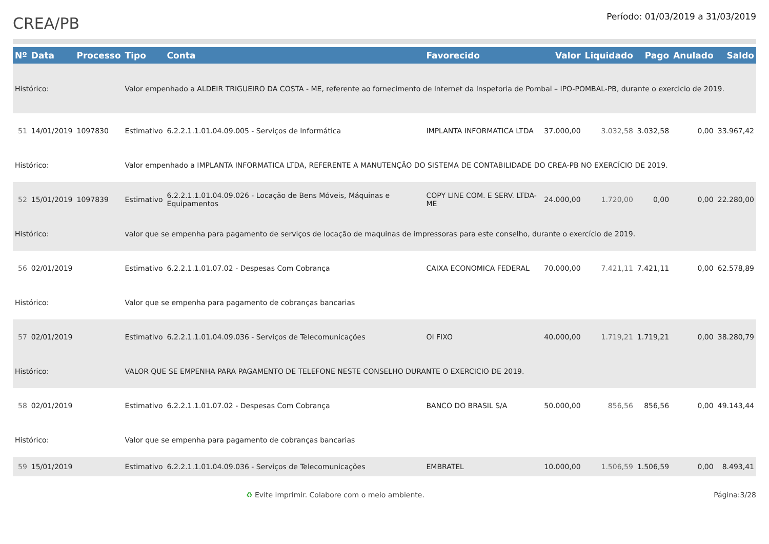CREA/PB
Período: 01/03/2019 a 31/03/2019
| Nº | Data | Processo | Tipo | Conta | Favorecido | Valor | Liquidado | Pago | Anulado | Saldo |
| --- | --- | --- | --- | --- | --- | --- | --- | --- | --- | --- |
| Histórico: | | | Valor empenhado a ALDEIR TRIGUEIRO DA COSTA - ME, referente ao fornecimento de Internet da Inspetoria de Pombal – IPO-POMBAL-PB, durante o exercicio de 2019. | | | | | | | |
| 51 | 14/01/2019 | 1097830 | Estimativo | 6.2.2.1.1.01.04.09.005 - Serviços de Informática | IMPLANTA INFORMATICA LTDA | 37.000,00 | 3.032,58 | 3.032,58 | 0,00 | 33.967,42 |
| Histórico: | | | Valor empenhado a IMPLANTA INFORMATICA LTDA, REFERENTE A MANUTENÇÃO DO SISTEMA DE CONTABILIDADE DO CREA-PB NO EXERCÍCIO DE 2019. | | | | | | | |
| 52 | 15/01/2019 | 1097839 | Estimativo | 6.2.2.1.1.01.04.09.026 - Locação de Bens Móveis, Máquinas e Equipamentos | COPY LINE COM. E SERV. LTDA-ME | 24.000,00 | 1.720,00 | 0,00 | 0,00 | 22.280,00 |
| Histórico: | | | valor que se empenha para pagamento de serviços de locação de maquinas de impressoras para este conselho, durante o exercício de 2019. | | | | | | | |
| 56 | 02/01/2019 | | Estimativo | 6.2.2.1.1.01.07.02 - Despesas Com Cobrança | CAIXA ECONOMICA FEDERAL | 70.000,00 | 7.421,11 | 7.421,11 | 0,00 | 62.578,89 |
| Histórico: | | | Valor que se empenha para pagamento de cobranças bancarias | | | | | | | |
| 57 | 02/01/2019 | | Estimativo | 6.2.2.1.1.01.04.09.036 - Serviços de Telecomunicações | OI FIXO | 40.000,00 | 1.719,21 | 1.719,21 | 0,00 | 38.280,79 |
| Histórico: | | | VALOR QUE SE EMPENHA PARA PAGAMENTO DE TELEFONE NESTE CONSELHO DURANTE O EXERCICIO DE 2019. | | | | | | | |
| 58 | 02/01/2019 | | Estimativo | 6.2.2.1.1.01.07.02 - Despesas Com Cobrança | BANCO DO BRASIL S/A | 50.000,00 | 856,56 | 856,56 | 0,00 | 49.143,44 |
| Histórico: | | | Valor que se empenha para pagamento de cobranças bancarias | | | | | | | |
| 59 | 15/01/2019 | | Estimativo | 6.2.2.1.1.01.04.09.036 - Serviços de Telecomunicações | EMBRATEL | 10.000,00 | 1.506,59 | 1.506,59 | 0,00 | 8.493,41 |
♻ Evite imprimir. Colabore com o meio ambiente. Página:3/28